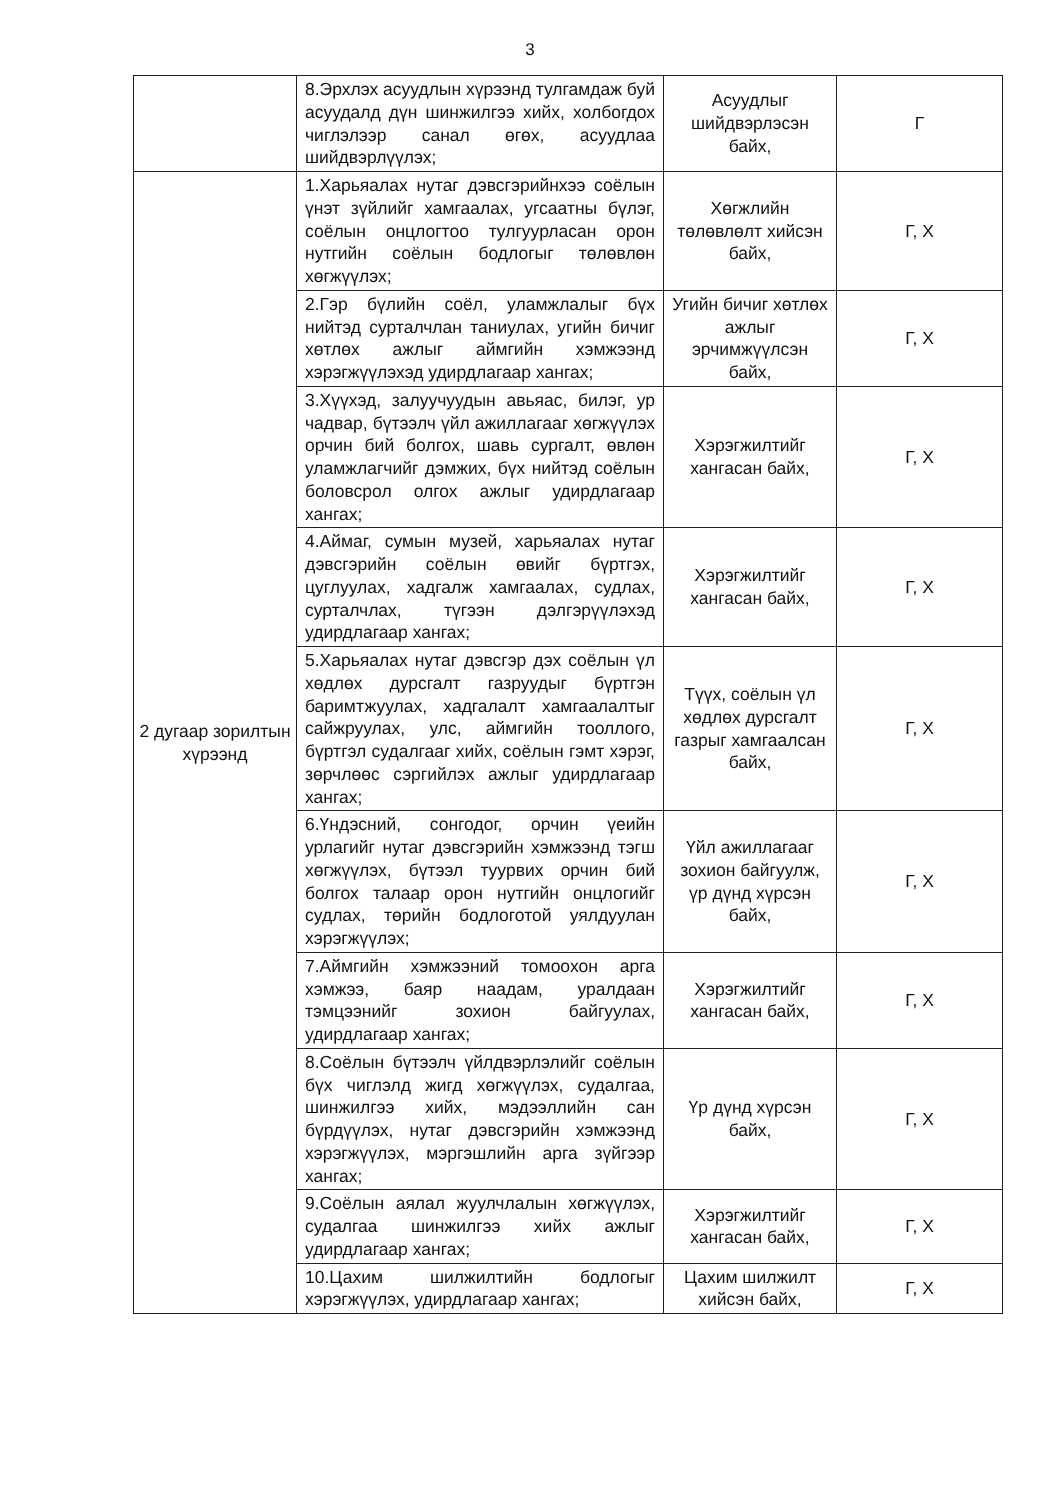3
| | 8.Эрхлэх асуудлын хүрээнд тулгамдаж буй асуудалд дүн шинжилгээ хийх, холбогдох чиглэлээр санал өгөх, асуудлаа шийдвэрлүүлэх; | Асуудлыг шийдвэрлэсэн байх, | Г |
| 2 дугаар зорилтын хүрээнд | 1.Харьяалах нутаг дэвсгэрийнхээ соёлын үнэт зүйлийг хамгаалах, угсаатны бүлэг, соёлын онцлогтоо тулгуурласан орон нутгийн соёлын бодлогыг төлөвлөн хөгжүүлэх; | Хөгжлийн төлөвлөлт хийсэн байх, | Г, Х |
| | 2.Гэр бүлийн соёл, уламжлалыг бүх нийтэд сурталчлан таниулах, угийн бичиг хөтлөх ажлыг аймгийн хэмжээнд хэрэгжүүлэхэд удирдлагаар хангах; | Угийн бичиг хөтлөх ажлыг эрчимжүүлсэн байх, | Г, Х |
| | 3.Хүүхэд, залуучуудын авьяас, билэг, ур чадвар, бүтээлч үйл ажиллагааг хөгжүүлэх орчин бий болгох, шавь сургалт, өвлөн уламжлагчийг дэмжих, бүх нийтэд соёлын боловсрол олгох ажлыг удирдлагаар хангах; | Хэрэгжилтийг хангасан байх, | Г, Х |
| | 4.Аймаг, сумын музей, харьяалах нутаг дэвсгэрийн соёлын өвийг бүртгэх, цуглуулах, хадгалж хамгаалах, судлах, сурталчлах, түгээн дэлгэрүүлэхэд удирдлагаар хангах; | Хэрэгжилтийг хангасан байх, | Г, Х |
| | 5.Харьяалах нутаг дэвсгэр дэх соёлын үл хөдлөх дурсгалт газруудыг бүртгэн баримтжуулах, хадгалалт хамгаалалтыг сайжруулах, улс, аймгийн тооллого, бүртгэл судалгааг хийх, соёлын гэмт хэрэг, зөрчлөөс сэргийлэх ажлыг удирдлагаар хангах; | Түүх, соёлын үл хөдлөх дурсгалт газрыг хамгаалсан байх, | Г, Х |
| | 6.Үндэсний, сонгодог, орчин үеийн урлагийг нутаг дэвсгэрийн хэмжээнд тэгш хөгжүүлэх, бүтээл туурвих орчин бий болгох талаар орон нутгийн онцлогийг судлах, төрийн бодлоготой уялдуулан хэрэгжүүлэх; | Үйл ажиллагааг зохион байгуулж, үр дүнд хүрсэн байх, | Г, Х |
| | 7.Аймгийн хэмжээний томоохон арга хэмжээ, баяр наадам, уралдаан тэмцээнийг зохион байгуулах, удирдлагаар хангах; | Хэрэгжилтийг хангасан байх, | Г, Х |
| | 8.Соёлын бүтээлч үйлдвэрлэлийг соёлын бүх чиглэлд жигд хөгжүүлэх, судалгаа, шинжилгээ хийх, мэдээллийн сан бүрдүүлэх, нутаг дэвсгэрийн хэмжээнд хэрэгжүүлэх, мэргэшлийн арга зүйгээр хангах; | Үр дүнд хүрсэн байх, | Г, Х |
| | 9.Соёлын аялал жуулчлалын хөгжүүлэх, судалгаа шинжилгээ хийх ажлыг удирдлагаар хангах; | Хэрэгжилтийг хангасан байх, | Г, Х |
| | 10.Цахим шилжилтийн бодлогыг хэрэгжүүлэх, удирдлагаар хангах; | Цахим шилжилт хийсэн байх, | Г, Х |